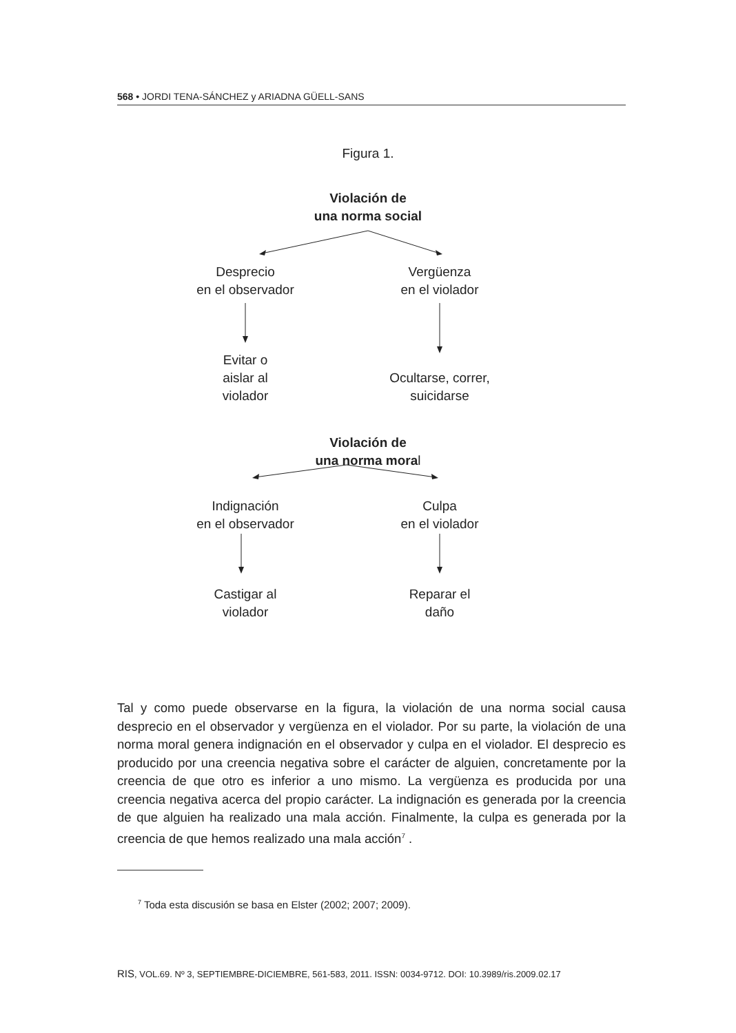568 • JORDI TENA-SÁNCHEZ y ARIADNA GÜELL-SANS
Figura 1.
Violación de
una norma social
Desprecio
en el observador
Vergüenza
en el violador
Evitar o
aislar al
violador
Ocultarse, correr,
suicidarse
Violación de
una norma moral
Indignación
en el observador
Culpa
en el violador
Castigar al
violador
Reparar el
daño
Tal y como puede observarse en la figura, la violación de una norma social causa desprecio en el observador y vergüenza en el violador. Por su parte, la violación de una norma moral genera indignación en el observador y culpa en el violador. El desprecio es producido por una creencia negativa sobre el carácter de alguien, concretamente por la creencia de que otro es inferior a uno mismo. La vergüenza es producida por una creencia negativa acerca del propio carácter. La indignación es generada por la creencia de que alguien ha realizado una mala acción. Finalmente, la culpa es generada por la creencia de que hemos realizado una mala acción<sup>7</sup> .
<sup>7</sup> Toda esta discusión se basa en Elster (2002; 2007; 2009).
RIS, VOL.69. Nº 3, SEPTIEMBRE-DICIEMBRE, 561-583, 2011. ISSN: 0034-9712. DOI: 10.3989/ris.2009.02.17